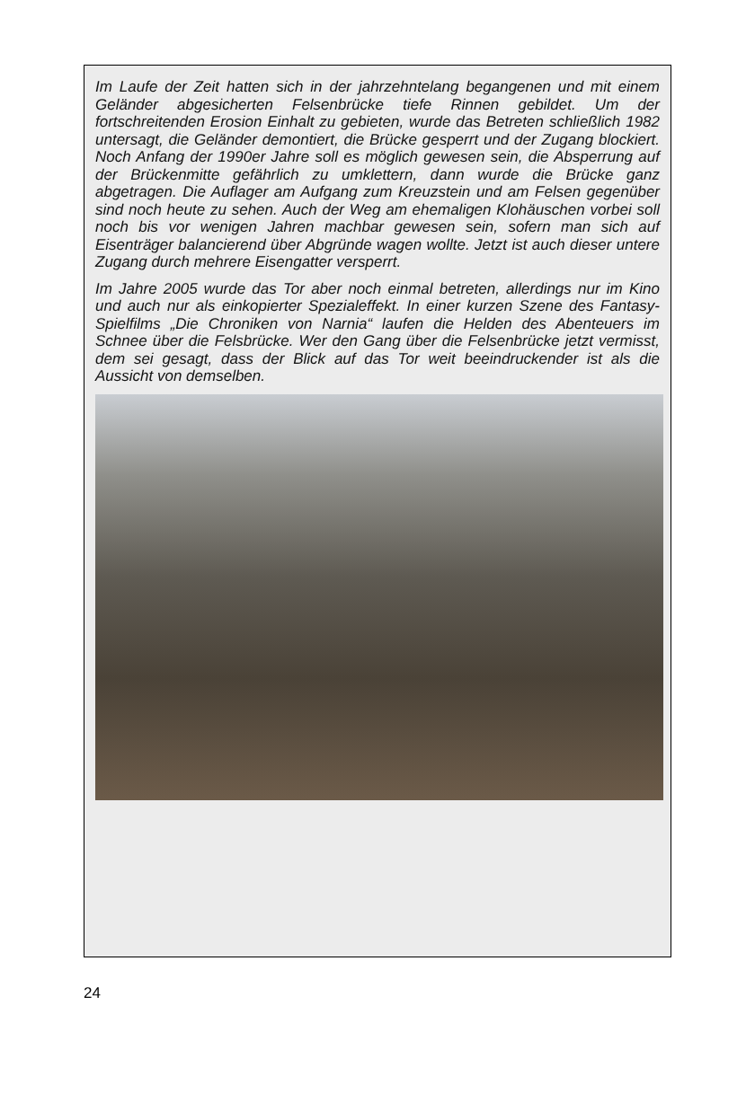Im Laufe der Zeit hatten sich in der jahrzehntelang begangenen und mit einem Geländer abgesicherten Felsenbrücke tiefe Rinnen gebildet. Um der fortschreitenden Erosion Einhalt zu gebieten, wurde das Betreten schließlich 1982 untersagt, die Geländer demontiert, die Brücke gesperrt und der Zugang blockiert. Noch Anfang der 1990er Jahre soll es möglich gewesen sein, die Absperrung auf der Brückenmitte gefährlich zu umklettern, dann wurde die Brücke ganz abgetragen. Die Auflager am Aufgang zum Kreuzstein und am Felsen gegenüber sind noch heute zu sehen. Auch der Weg am ehemaligen Klohäuschen vorbei soll noch bis vor wenigen Jahren machbar gewesen sein, sofern man sich auf Eisenträger balancierend über Abgründe wagen wollte. Jetzt ist auch dieser untere Zugang durch mehrere Eisengatter versperrt.
Im Jahre 2005 wurde das Tor aber noch einmal betreten, allerdings nur im Kino und auch nur als einkopierter Spezialeffekt. In einer kurzen Szene des Fantasy-Spielfilms „Die Chroniken von Narnia“ laufen die Helden des Abenteuers im Schnee über die Felsbrücke. Wer den Gang über die Felsenbrücke jetzt vermisst, dem sei gesagt, dass der Blick auf das Tor weit beeindruckender ist als die Aussicht von demselben.
24